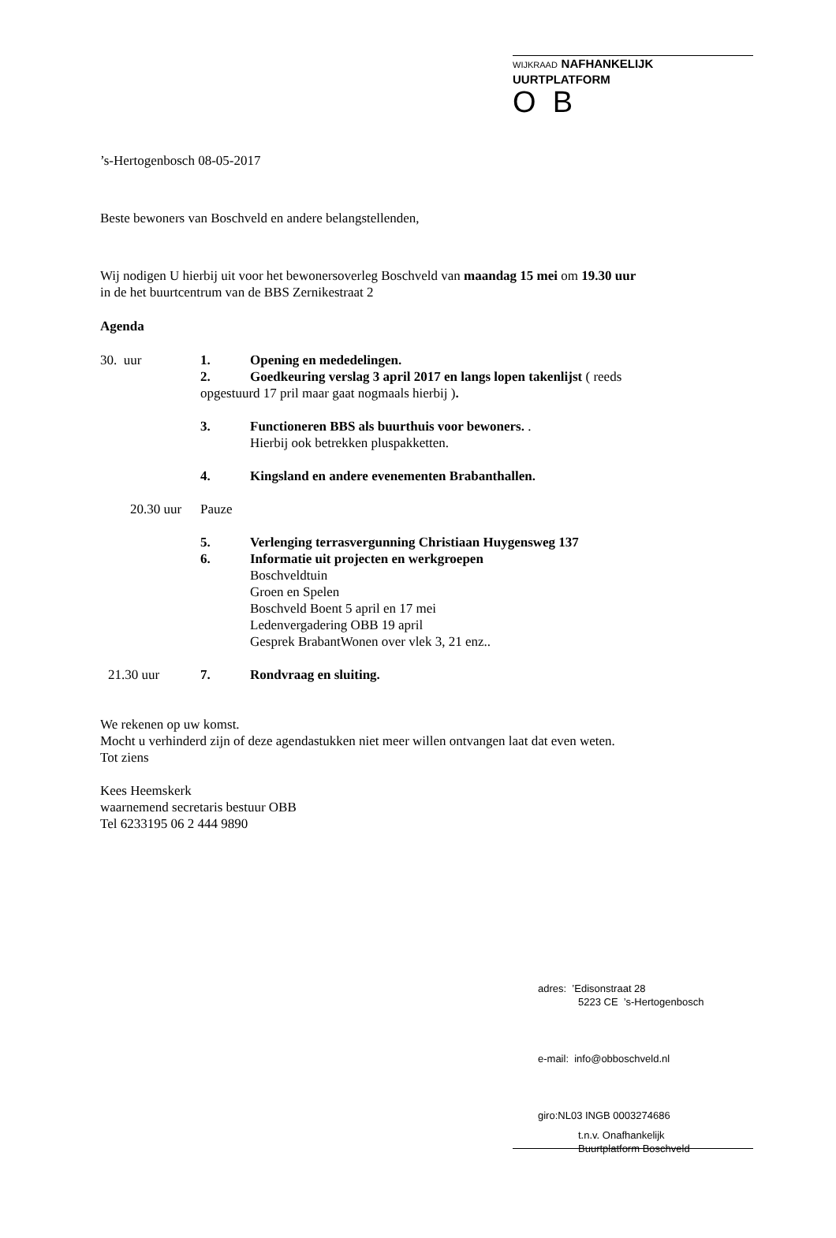WIJKRAAD NAFHANKELIJK UURTPLATFORM
O B
’s-Hertogenbosch 08-05-2017
Beste bewoners van Boschveld en andere belangstellenden,
Wij nodigen U hierbij uit voor het bewonersoverleg Boschveld van maandag 15 mei om 19.30 uur
in de het buurtcentrum van de BBS Zernikestraat 2
Agenda
30. uur 1. Opening en mededelingen.
2. Goedkeuring verslag 3 april 2017 en langs lopen takenlijst ( reeds
opgestuurd 17 pril maar gaat nogmaals hierbij ).
3. Functioneren BBS als buurthuis voor bewoners. .
Hierbij ook betrekken pluspakketten.
4. Kingsland en andere evenementen Brabanthallen.
20.30 uur Pauze
5. Verlenging terrasvergunning Christiaan Huygensweg 137
6. Informatie uit projecten en werkgroepen
Boschveldtuin
Groen en Spelen
Boschveld Boent 5 april en 17 mei
Ledenvergadering OBB 19 april
Gesprek BrabantWonen over vlek 3, 21 enz..
21.30 uur 7. Rondvraag en sluiting.
We rekenen op uw komst.
Mocht u verhinderd zijn of deze agendastukken niet meer willen ontvangen laat dat even weten.
Tot ziens
Kees Heemskerk
waarnemend secretaris bestuur OBB
Tel 6233195 06 2 444 9890
adres: ’Edisonstraat 28
5223 CE ’s-Hertogenbosch
e-mail: info@obboschveld.nl
giro:NL03 INGB 0003274686
t.n.v. Onafhankelijk
Buurtplatform Boschveld